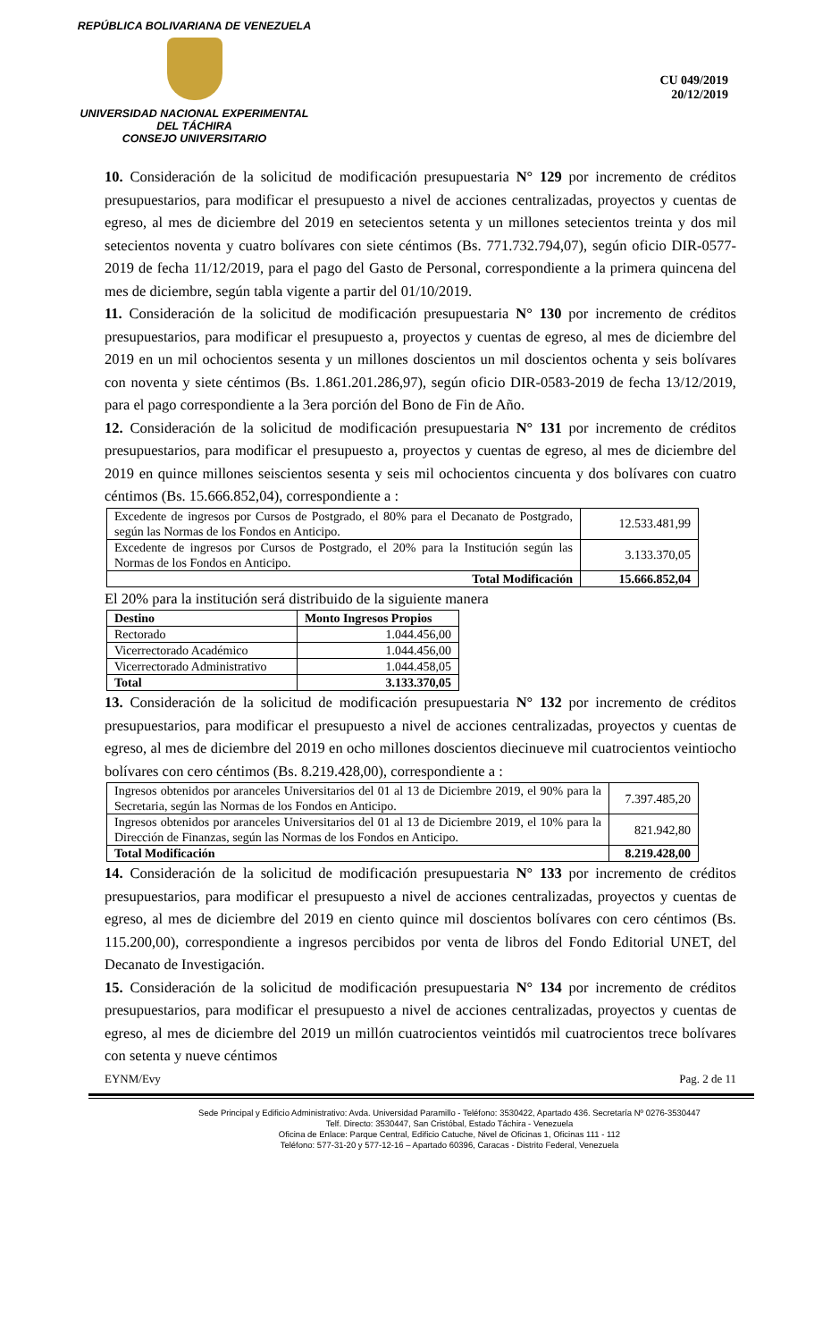REPÚBLICA BOLIVARIANA DE VENEZUELA
UNIVERSIDAD NACIONAL EXPERIMENTAL
DEL TÁCHIRA
CONSEJO UNIVERSITARIO
CU 049/2019
20/12/2019
10. Consideración de la solicitud de modificación presupuestaria N° 129 por incremento de créditos presupuestarios, para modificar el presupuesto a nivel de acciones centralizadas, proyectos y cuentas de egreso, al mes de diciembre del 2019 en setecientos setenta y un millones setecientos treinta y dos mil setecientos noventa y cuatro bolívares con siete céntimos (Bs. 771.732.794,07), según oficio DIR-0577-2019 de fecha 11/12/2019, para el pago del Gasto de Personal, correspondiente a la primera quincena del mes de diciembre, según tabla vigente a partir del 01/10/2019.
11. Consideración de la solicitud de modificación presupuestaria N° 130 por incremento de créditos presupuestarios, para modificar el presupuesto a, proyectos y cuentas de egreso, al mes de diciembre del 2019 en un mil ochocientos sesenta y un millones doscientos un mil doscientos ochenta y seis bolívares con noventa y siete céntimos (Bs. 1.861.201.286,97), según oficio DIR-0583-2019 de fecha 13/12/2019, para el pago correspondiente a la 3era porción del Bono de Fin de Año.
12. Consideración de la solicitud de modificación presupuestaria N° 131 por incremento de créditos presupuestarios, para modificar el presupuesto a, proyectos y cuentas de egreso, al mes de diciembre del 2019 en quince millones seiscientos sesenta y seis mil ochocientos cincuenta y dos bolívares con cuatro céntimos (Bs. 15.666.852,04), correspondiente a :
| Excedente de ingresos por Cursos de Postgrado, el 80% para el Decanato de Postgrado, según las Normas de los Fondos en Anticipo. | 12.533.481,99 |
| Excedente de ingresos por Cursos de Postgrado, el 20% para la Institución según las Normas de los Fondos en Anticipo. | 3.133.370,05 |
| Total Modificación | 15.666.852,04 |
El 20% para la institución será distribuido de la siguiente manera
| Destino | Monto Ingresos Propios |
| --- | --- |
| Rectorado | 1.044.456,00 |
| Vicerrectorado Académico | 1.044.456,00 |
| Vicerrectorado Administrativo | 1.044.458,05 |
| Total | 3.133.370,05 |
13. Consideración de la solicitud de modificación presupuestaria N° 132 por incremento de créditos presupuestarios, para modificar el presupuesto a nivel de acciones centralizadas, proyectos y cuentas de egreso, al mes de diciembre del 2019 en ocho millones doscientos diecinueve mil cuatrocientos veintiocho bolívares con cero céntimos (Bs. 8.219.428,00), correspondiente a :
| Ingresos obtenidos por aranceles Universitarios del 01 al 13 de Diciembre 2019, el 90% para la Secretaria, según las Normas de los Fondos en Anticipo. | 7.397.485,20 |
| Ingresos obtenidos por aranceles Universitarios del 01 al 13 de Diciembre 2019, el 10% para la Dirección de Finanzas, según las Normas de los Fondos en Anticipo. | 821.942,80 |
| Total Modificación | 8.219.428,00 |
14. Consideración de la solicitud de modificación presupuestaria N° 133 por incremento de créditos presupuestarios, para modificar el presupuesto a nivel de acciones centralizadas, proyectos y cuentas de egreso, al mes de diciembre del 2019 en ciento quince mil doscientos bolívares con cero céntimos (Bs. 115.200,00), correspondiente a ingresos percibidos por venta de libros del Fondo Editorial UNET, del Decanato de Investigación.
15. Consideración de la solicitud de modificación presupuestaria N° 134 por incremento de créditos presupuestarios, para modificar el presupuesto a nivel de acciones centralizadas, proyectos y cuentas de egreso, al mes de diciembre del 2019 un millón cuatrocientos veintidós mil cuatrocientos trece bolívares con setenta y nueve céntimos
EYNM/Evy Pag. 2 de 11
Sede Principal y Edificio Administrativo: Avda. Universidad Paramillo - Teléfono: 3530422, Apartado 436. Secretaría Nº 0276-3530447
Telf. Directo: 3530447, San Cristóbal, Estado Táchira - Venezuela
Oficina de Enlace: Parque Central, Edificio Catuche, Nivel de Oficinas 1, Oficinas 111 - 112
Teléfono: 577-31-20 y 577-12-16 – Apartado 60396, Caracas - Distrito Federal, Venezuela